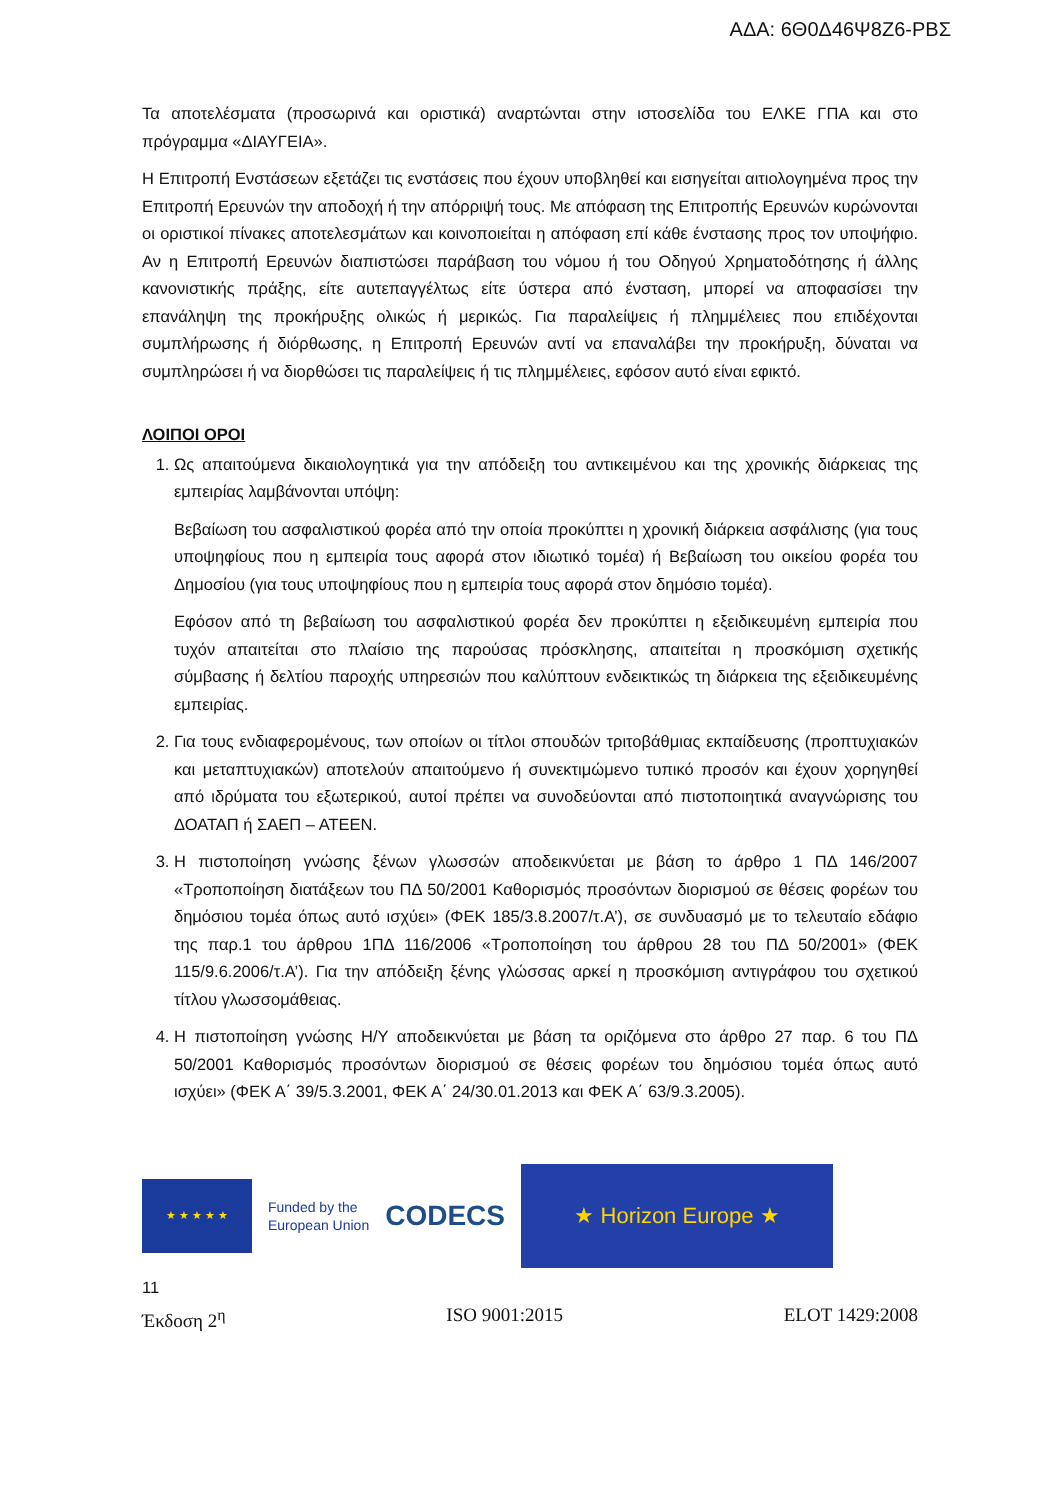ΑΔΑ: 6Θ0Δ46Ψ8Ζ6-ΡΒΣ
Τα αποτελέσματα (προσωρινά και οριστικά) αναρτώνται στην ιστοσελίδα του ΕΛΚΕ ΓΠΑ και στο πρόγραμμα «ΔΙΑΥΓΕΙΑ».
Η Επιτροπή Ενστάσεων εξετάζει τις ενστάσεις που έχουν υποβληθεί και εισηγείται αιτιολογημένα προς την Επιτροπή Ερευνών την αποδοχή ή την απόρριψή τους. Με απόφαση της Επιτροπής Ερευνών κυρώνονται οι οριστικοί πίνακες αποτελεσμάτων και κοινοποιείται η απόφαση επί κάθε ένστασης προς τον υποψήφιο. Αν η Επιτροπή Ερευνών διαπιστώσει παράβαση του νόμου ή του Οδηγού Χρηματοδότησης ή άλλης κανονιστικής πράξης, είτε αυτεπαγγέλτως είτε ύστερα από ένσταση, μπορεί να αποφασίσει την επανάληψη της προκήρυξης ολικώς ή μερικώς. Για παραλείψεις ή πλημμέλειες που επιδέχονται συμπλήρωσης ή διόρθωσης, η Επιτροπή Ερευνών αντί να επαναλάβει την προκήρυξη, δύναται να συμπληρώσει ή να διορθώσει τις παραλείψεις ή τις πλημμέλειες, εφόσον αυτό είναι εφικτό.
ΛΟΙΠΟΙ ΟΡΟΙ
1. Ως απαιτούμενα δικαιολογητικά για την απόδειξη του αντικειμένου και της χρονικής διάρκειας της εμπειρίας λαμβάνονται υπόψη:
Βεβαίωση του ασφαλιστικού φορέα από την οποία προκύπτει η χρονική διάρκεια ασφάλισης (για τους υποψηφίους που η εμπειρία τους αφορά στον ιδιωτικό τομέα) ή Βεβαίωση του οικείου φορέα του Δημοσίου (για τους υποψηφίους που η εμπειρία τους αφορά στον δημόσιο τομέα).
Εφόσον από τη βεβαίωση του ασφαλιστικού φορέα δεν προκύπτει η εξειδικευμένη εμπειρία που τυχόν απαιτείται στο πλαίσιο της παρούσας πρόσκλησης, απαιτείται η προσκόμιση σχετικής σύμβασης ή δελτίου παροχής υπηρεσιών που καλύπτουν ενδεικτικώς τη διάρκεια της εξειδικευμένης εμπειρίας.
2. Για τους ενδιαφερομένους, των οποίων οι τίτλοι σπουδών τριτοβάθμιας εκπαίδευσης (προπτυχιακών και μεταπτυχιακών) αποτελούν απαιτούμενο ή συνεκτιμώμενο τυπικό προσόν και έχουν χορηγηθεί από ιδρύματα του εξωτερικού, αυτοί πρέπει να συνοδεύονται από πιστοποιητικά αναγνώρισης του ΔΟΑΤΑΠ ή ΣΑΕΠ – ΑΤΕΕΝ.
3. Η πιστοποίηση γνώσης ξένων γλωσσών αποδεικνύεται με βάση το άρθρο 1 ΠΔ 146/2007 «Τροποποίηση διατάξεων του ΠΔ 50/2001 Καθορισμός προσόντων διορισμού σε θέσεις φορέων του δημόσιου τομέα όπως αυτό ισχύει» (ΦΕΚ 185/3.8.2007/τ.Α’), σε συνδυασμό με το τελευταίο εδάφιο της παρ.1 του άρθρου 1ΠΔ 116/2006 «Τροποποίηση του άρθρου 28 του ΠΔ 50/2001» (ΦΕΚ 115/9.6.2006/τ.Α’). Για την απόδειξη ξένης γλώσσας αρκεί η προσκόμιση αντιγράφου του σχετικού τίτλου γλωσσομάθειας.
4. Η πιστοποίηση γνώσης Η/Υ αποδεικνύεται με βάση τα οριζόμενα στο άρθρο 27 παρ. 6 του ΠΔ 50/2001 Καθορισμός προσόντων διορισμού σε θέσεις φορέων του δημόσιου τομέα όπως αυτό ισχύει» (ΦΕΚ Α΄ 39/5.3.2001, ΦΕΚ Α΄ 24/30.01.2013 και ΦΕΚ Α΄ 63/9.3.2005).
★ ★ ★ ★ ★
Funded by the
European Union
CODECS
★ Horizon Europe ★
11
Έκδοση 2<sup>η</sup> ISO 9001:2015 ELOT 1429:2008